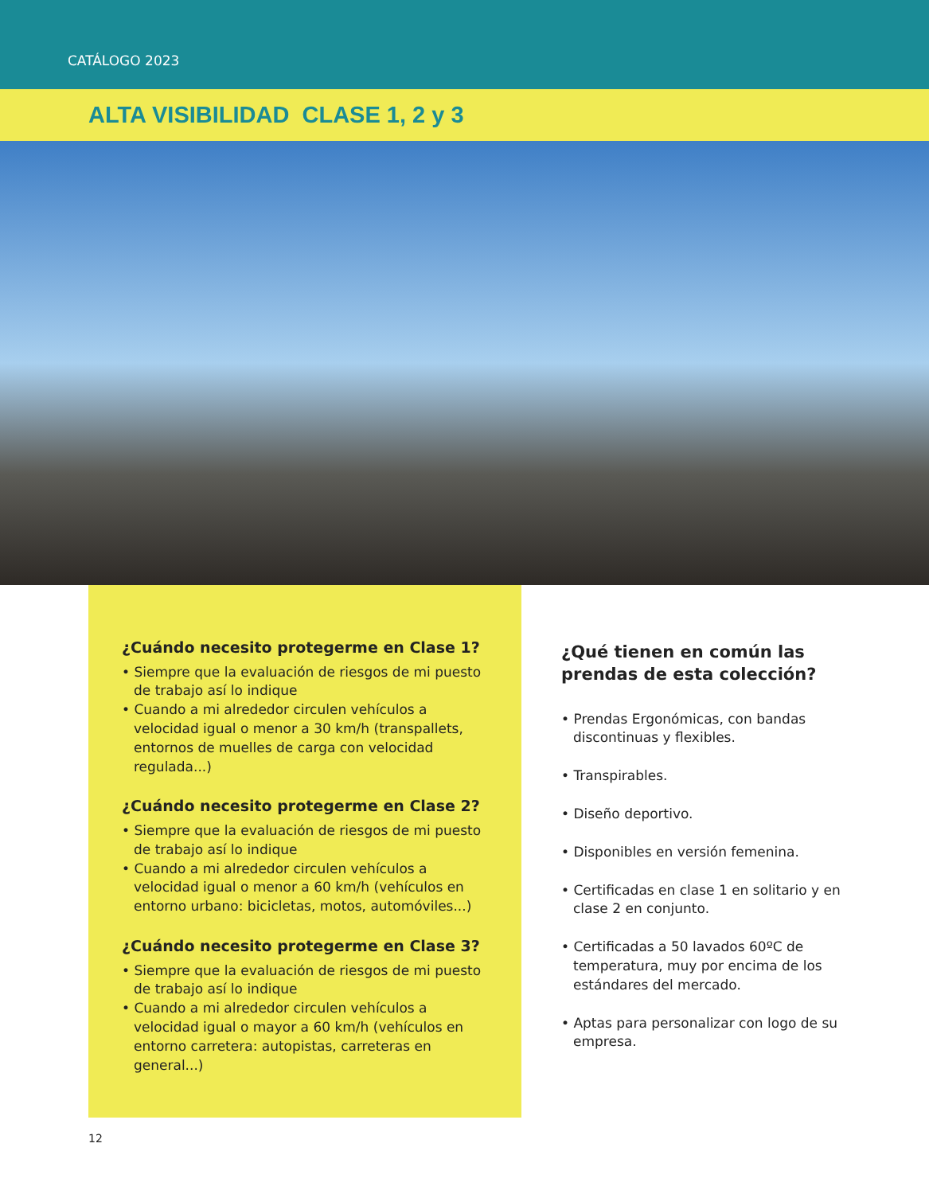CATÁLOGO 2023
ALTA VISIBILIDAD CLASE 1, 2 y 3
¿Cuándo necesito protegerme en Clase 1?
• Siempre que la evaluación de riesgos de mi puesto de trabajo así lo indique
• Cuando a mi alrededor circulen vehículos a velocidad igual o menor a 30 km/h (transpallets, entornos de muelles de carga con velocidad regulada...)
¿Cuándo necesito protegerme en Clase 2?
• Siempre que la evaluación de riesgos de mi puesto de trabajo así lo indique
• Cuando a mi alrededor circulen vehículos a velocidad igual o menor a 60 km/h (vehículos en entorno urbano: bicicletas, motos, automóviles...)
¿Cuándo necesito protegerme en Clase 3?
• Siempre que la evaluación de riesgos de mi puesto de trabajo así lo indique
• Cuando a mi alrededor circulen vehículos a velocidad igual o mayor a 60 km/h (vehículos en entorno carretera: autopistas, carreteras en general...)
¿Qué tienen en común las prendas de esta colección?
• Prendas Ergonómicas, con bandas discontinuas y flexibles.
• Transpirables.
• Diseño deportivo.
• Disponibles en versión femenina.
• Certificadas en clase 1 en solitario y en clase 2 en conjunto.
• Certificadas a 50 lavados 60ºC de temperatura, muy por encima de los estándares del mercado.
• Aptas para personalizar con logo de su empresa.
12